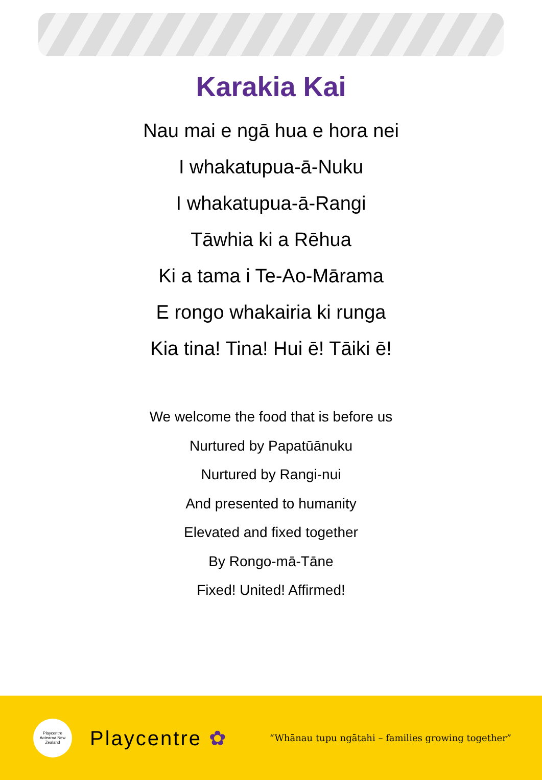Karakia Kai
Nau mai e ngā hua e hora nei
I whakatupua-ā-Nuku
I whakatupua-ā-Rangi
Tāwhia ki a Rēhua
Ki a tama i Te-Ao-Mārama
E rongo whakairia ki runga
Kia tina! Tina! Hui ē! Tāiki ē!
We welcome the food that is before us
Nurtured by Papatūānuku
Nurtured by Rangi-nui
And presented to humanity
Elevated and fixed together
By Rongo-mā-Tāne
Fixed! United! Affirmed!
Playcentre
Aotearoa New Zealand
Playcentre ✿
“Whānau tupu ngātahi – families growing together”